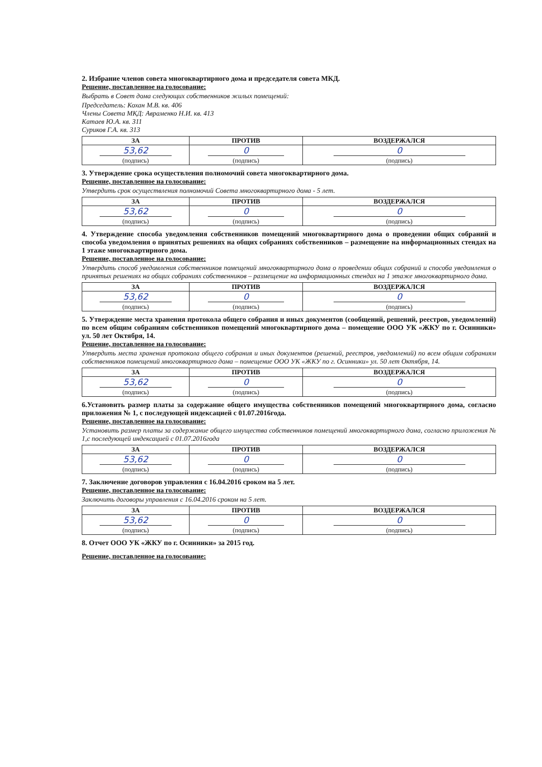2. Избрание членов совета многоквартирного дома и председателя совета МКД.
Решение, поставленное на голосование:
Выбрать в Совет дома следующих собственников жилых помещений:
Председатель: Кохан М.В. кв. 406
Члены Совета МКД: Авраменко Н.И. кв. 413
Катаев Ю.А. кв. 311
Суриков Г.А. кв. 313
| ЗА | ПРОТИВ | ВОЗДЕРЖАЛСЯ |
| --- | --- | --- |
| 53,62 (подпись) | 0 (подпись) | 0 (подпись) |
3. Утверждение срока осуществления полномочий совета многоквартирного дома.
Решение, поставленное на голосование:
Утвердить срок осуществления полномочий Совета многоквартирного дома - 5 лет.
| ЗА | ПРОТИВ | ВОЗДЕРЖАЛСЯ |
| --- | --- | --- |
| 53,62 (подпись) | 0 (подпись) | 0 (подпись) |
4. Утверждение способа уведомления собственников помещений многоквартирного дома о проведении общих собраний и способа уведомления о принятых решениях на общих собраниях собственников – размещение на информационных стендах на 1 этаже многоквартирного дома.
Решение, поставленное на голосование:
Утвердить способ уведомления собственников помещений многоквартирного дома о проведении общих собраний и способа уведомления о принятых решениях на общих собраниях собственников – размещение на информационных стендах на 1 этаже многоквартирного дома.
| ЗА | ПРОТИВ | ВОЗДЕРЖАЛСЯ |
| --- | --- | --- |
| 53,62 (подпись) | 0 (подпись) | 0 (подпись) |
5. Утверждение места хранения протокола общего собрания и иных документов (сообщений, решений, реестров, уведомлений) по всем общим собраниям собственников помещений многоквартирного дома – помещение ООО УК «ЖКУ по г. Осинники» ул. 50 лет Октября, 14.
Решение, поставленное на голосование:
Утвердить места хранения протокола общего собрания и иных документов (решений, реестров, уведомлений) по всем общим собраниям собственников помещений многоквартирного дома – помещение ООО УК «ЖКУ по г. Осинники» ул. 50 лет Октября, 14.
| ЗА | ПРОТИВ | ВОЗДЕРЖАЛСЯ |
| --- | --- | --- |
| 53,62 (подпись) | 0 (подпись) | 0 (подпись) |
6.Установить размер платы за содержание общего имущества собственников помещений многоквартирного дома, согласно приложения № 1, с последующей индексацией с 01.07.2016года.
Решение, поставленное на голосование:
Установить размер платы за содержание общего имущества собственников помещений многоквартирного дома, согласно приложения № 1,с последующей индексацией с 01.07.2016года
| ЗА | ПРОТИВ | ВОЗДЕРЖАЛСЯ |
| --- | --- | --- |
| 53,62 (подпись) | 0 (подпись) | 0 (подпись) |
7. Заключение договоров управления с 16.04.2016 сроком на 5 лет.
Решение, поставленное на голосование:
Заключить договоры управления с 16.04.2016 сроком на 5 лет.
| ЗА | ПРОТИВ | ВОЗДЕРЖАЛСЯ |
| --- | --- | --- |
| 53,62 (подпись) | 0 (подпись) | 0 (подпись) |
8. Отчет ООО УК «ЖКУ по г. Осинники» за 2015 год.
Решение, поставленное на голосование: